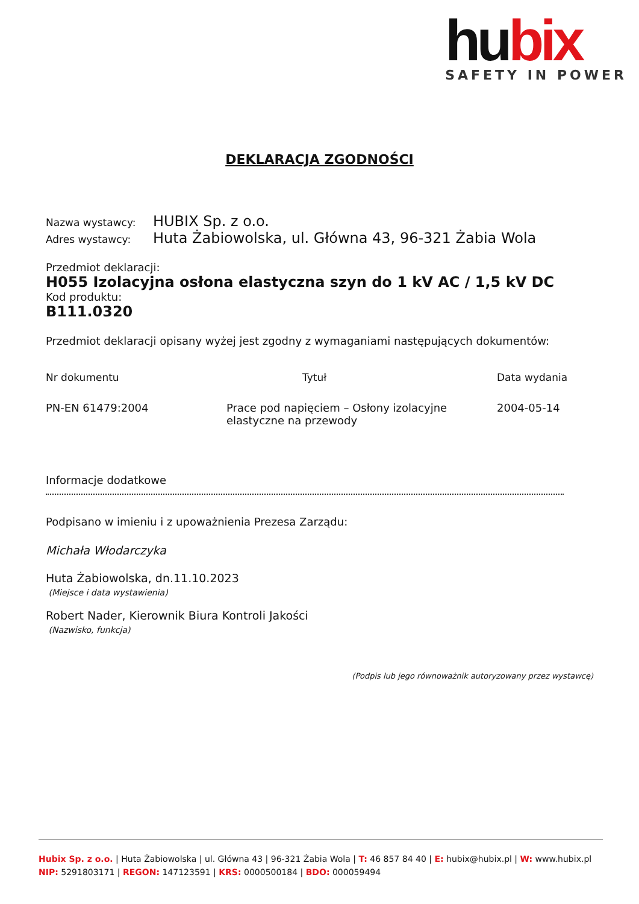hubix
SAFETY IN POWER
DEKLARACJA ZGODNOŚCI
Nazwa wystawcy: HUBIX Sp. z o.o.
Adres wystawcy: Huta Żabiowolska, ul. Główna 43, 96-321 Żabia Wola
Przedmiot deklaracji:
H055 Izolacyjna osłona elastyczna szyn do 1 kV AC / 1,5 kV DC
Kod produktu:
B111.0320
Przedmiot deklaracji opisany wyżej jest zgodny z wymaganiami następujących dokumentów:
| Nr dokumentu | Tytuł | Data wydania |
| --- | --- | --- |
| PN-EN 61479:2004 | Prace pod napięciem – Osłony izolacyjne elastyczne na przewody | 2004-05-14 |
Informacje dodatkowe
Podpisano w imieniu i z upoważnienia Prezesa Zarządu:
Michała Włodarczyka
Huta Żabiowolska, dn.11.10.2023
(Miejsce i data wystawienia)
Robert Nader, Kierownik Biura Kontroli Jakości
(Nazwisko, funkcja)
(Podpis lub jego równoważnik autoryzowany przez wystawcę)
Hubix Sp. z o.o. | Huta Żabiowolska | ul. Główna 43 | 96-321 Żabia Wola | T: 46 857 84 40 | E: hubix@hubix.pl | W: www.hubix.pl
NIP: 5291803171 | REGON: 147123591 | KRS: 0000500184 | BDO: 000059494